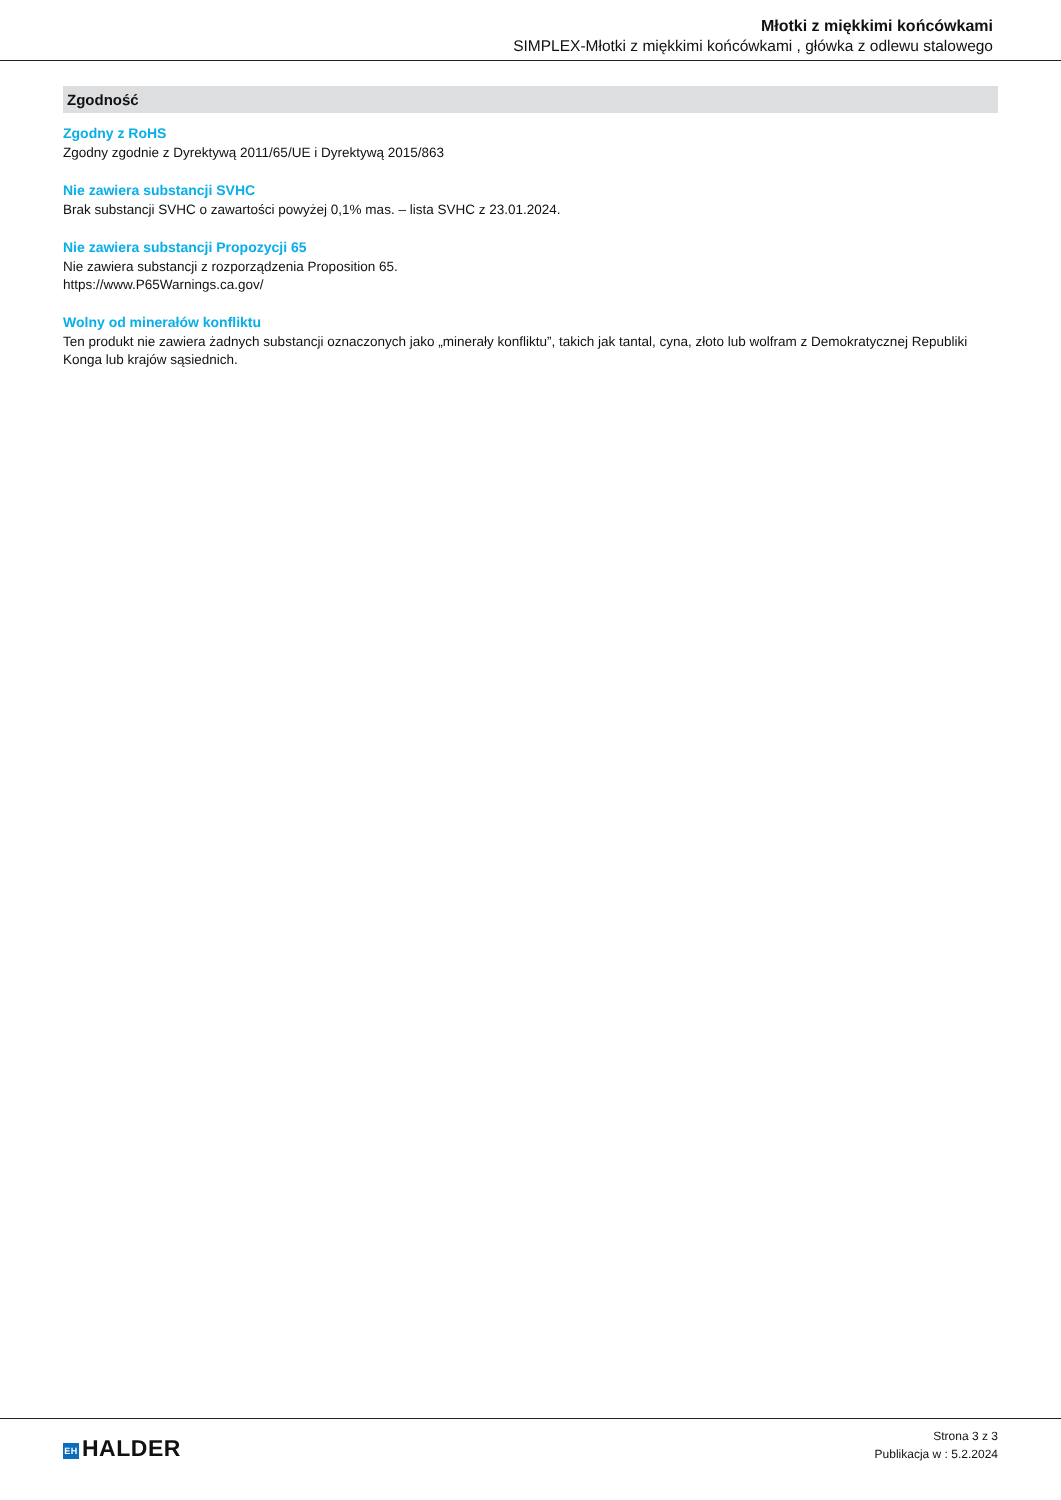Młotki z miękkimi końcówkami
SIMPLEX-Młotki z miękkimi końcówkami , główka z odlewu stalowego
Zgodność
Zgodny z RoHS
Zgodny zgodnie z Dyrektywą 2011/65/UE i Dyrektywą 2015/863
Nie zawiera substancji SVHC
Brak substancji SVHC o zawartości powyżej 0,1% mas. – lista SVHC z 23.01.2024.
Nie zawiera substancji Propozycji 65
Nie zawiera substancji z rozporządzenia Proposition 65.
https://www.P65Warnings.ca.gov/
Wolny od minerałów konfliktu
Ten produkt nie zawiera żadnych substancji oznaczonych jako „minerały konfliktu”, takich jak tantal, cyna, złoto lub wolfram z Demokratycznej Republiki Konga lub krajów sąsiednich.
EH HALDER
Strona 3 z 3
Publikacja w : 5.2.2024